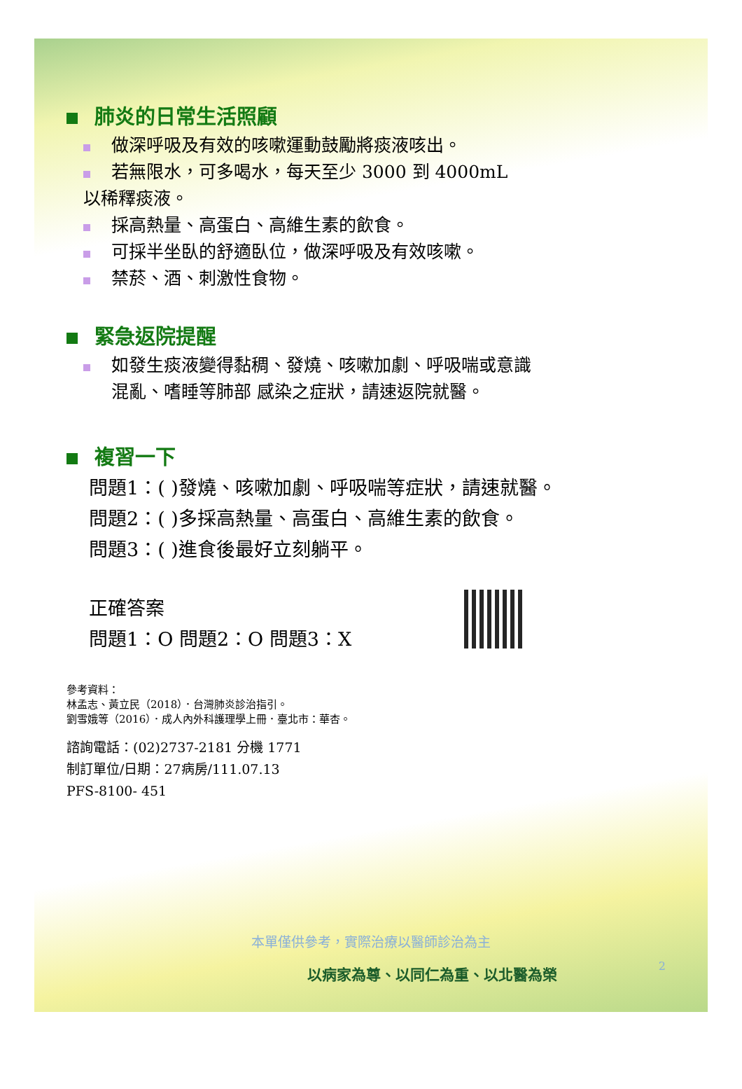肺炎的日常生活照顧
做深呼吸及有效的咳嗽運動鼓勵將痰液咳出。
若無限水，可多喝水，每天至少 3000 到 4000mL
以稀釋痰液。
採高熱量、高蛋白、高維生素的飲食。
可採半坐臥的舒適臥位，做深呼吸及有效咳嗽。
禁菸、酒、刺激性食物。
緊急返院提醒
如發生痰液變得黏稠、發燒、咳嗽加劇、呼吸喘或意識
混亂、嗜睡等肺部 感染之症狀，請速返院就醫。
複習一下
問題1：( )發燒、咳嗽加劇、呼吸喘等症狀，請速就醫。
問題2：( )多採高熱量、高蛋白、高維生素的飲食。
問題3：( )進食後最好立刻躺平。
正確答案
問題1：O 問題2：O 問題3：X
參考資料：
林孟志、黃立民（2018）．台灣肺炎診治指引。
劉雪娥等（2016）．成人內外科護理學上冊．臺北市：華杏。
諮詢電話：(02)2737-2181 分機 1771
制訂單位/日期：27病房/111.07.13
PFS-8100- 451
本單僅供參考，實際治療以醫師診治為主
以病家為尊、以同仁為重、以北醫為榮 2